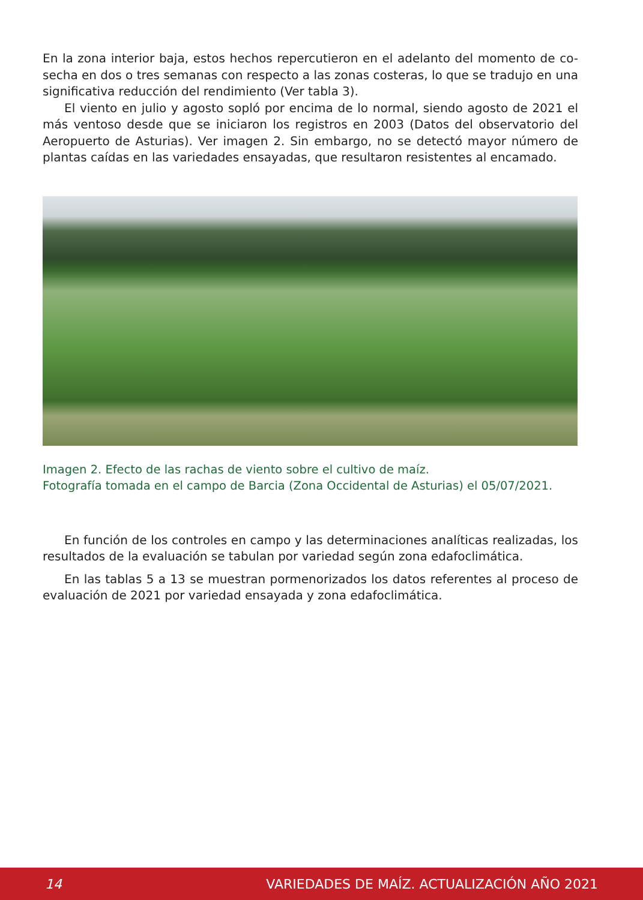En la zona interior baja, estos hechos repercutieron en el adelanto del momento de co-secha en dos o tres semanas con respecto a las zonas costeras, lo que se tradujo en una significativa reducción del rendimiento (Ver tabla 3).
El viento en julio y agosto sopló por encima de lo normal, siendo agosto de 2021 el más ventoso desde que se iniciaron los registros en 2003 (Datos del observatorio del Aeropuerto de Asturias). Ver imagen 2. Sin embargo, no se detectó mayor número de plantas caídas en las variedades ensayadas, que resultaron resistentes al encamado.
Imagen 2. Efecto de las rachas de viento sobre el cultivo de maíz.
Fotografía tomada en el campo de Barcia (Zona Occidental de Asturias) el 05/07/2021.
En función de los controles en campo y las determinaciones analíticas realizadas, los resultados de la evaluación se tabulan por variedad según zona edafoclimática.
En las tablas 5 a 13 se muestran pormenorizados los datos referentes al proceso de evaluación de 2021 por variedad ensayada y zona edafoclimática.
14 VARIEDADES DE MAÍZ. ACTUALIZACIÓN AÑO 2021